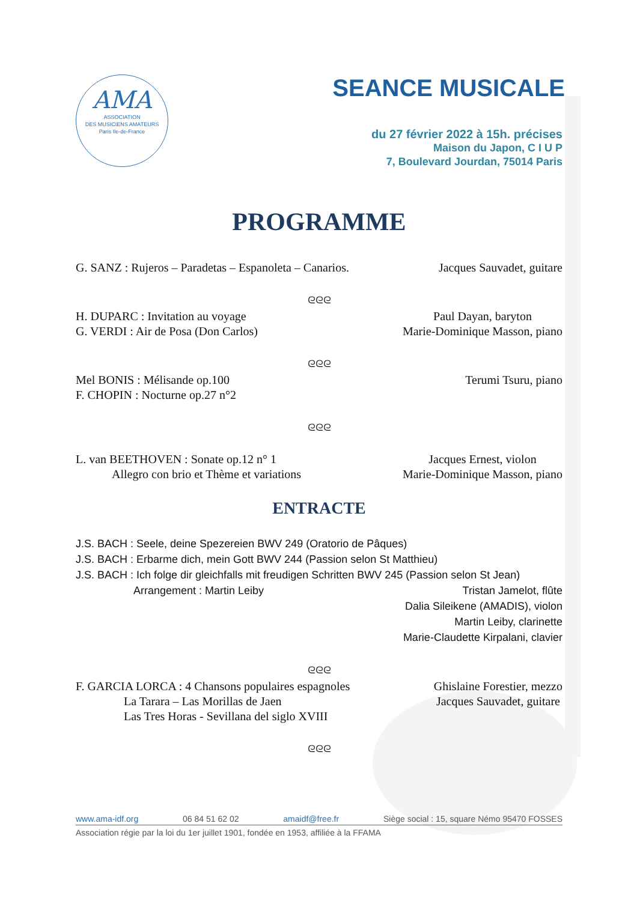AMA
ASSOCIATION
DES MUSICIENS AMATEURS
Paris Ile-de-France
SEANCE MUSICALE
du 27 février 2022 à 15h. précises
Maison du Japon, C I U P
7, Boulevard Jourdan, 75014 Paris
PROGRAMME
G. SANZ : Rujeros – Paradetas – Espanoleta – Canarios. Jacques Sauvadet, guitare
ᘓᘓᘓ
H. DUPARC : Invitation au voyage
G. VERDI : Air de Posa (Don Carlos) Paul Dayan, baryton
Marie-Dominique Masson, piano
ᘓᘓᘓ
Mel BONIS : Mélisande op.100
F. CHOPIN : Nocturne op.27 n°2 Terumi Tsuru, piano
ᘓᘓᘓ
L. van BEETHOVEN : Sonate op.12 n° 1
Allegro con brio et Thème et variations Jacques Ernest, violon
Marie-Dominique Masson, piano
ENTRACTE
J.S. BACH : Seele, deine Spezereien BWV 249 (Oratorio de Pâques)
J.S. BACH : Erbarme dich, mein Gott BWV 244 (Passion selon St Matthieu)
J.S. BACH : Ich folge dir gleichfalls mit freudigen Schritten BWV 245 (Passion selon St Jean)
Arrangement : Martin Leiby Tristan Jamelot, flûte
Dalia Sileikene (AMADIS), violon
Martin Leiby, clarinette
Marie-Claudette Kirpalani, clavier
ᘓᘓᘓ
F. GARCIA LORCA : 4 Chansons populaires espagnoles
La Tarara – Las Morillas de Jaen
Las Tres Horas - Sevillana del siglo XVIII Ghislaine Forestier, mezzo
Jacques Sauvadet, guitare
ᘓᘓᘓ
www.ama-idf.org 06 84 51 62 02 amaidf@free.fr Siège social : 15, square Némo 95470 FOSSES
Association régie par la loi du 1er juillet 1901, fondée en 1953, affiliée à la FFAMA